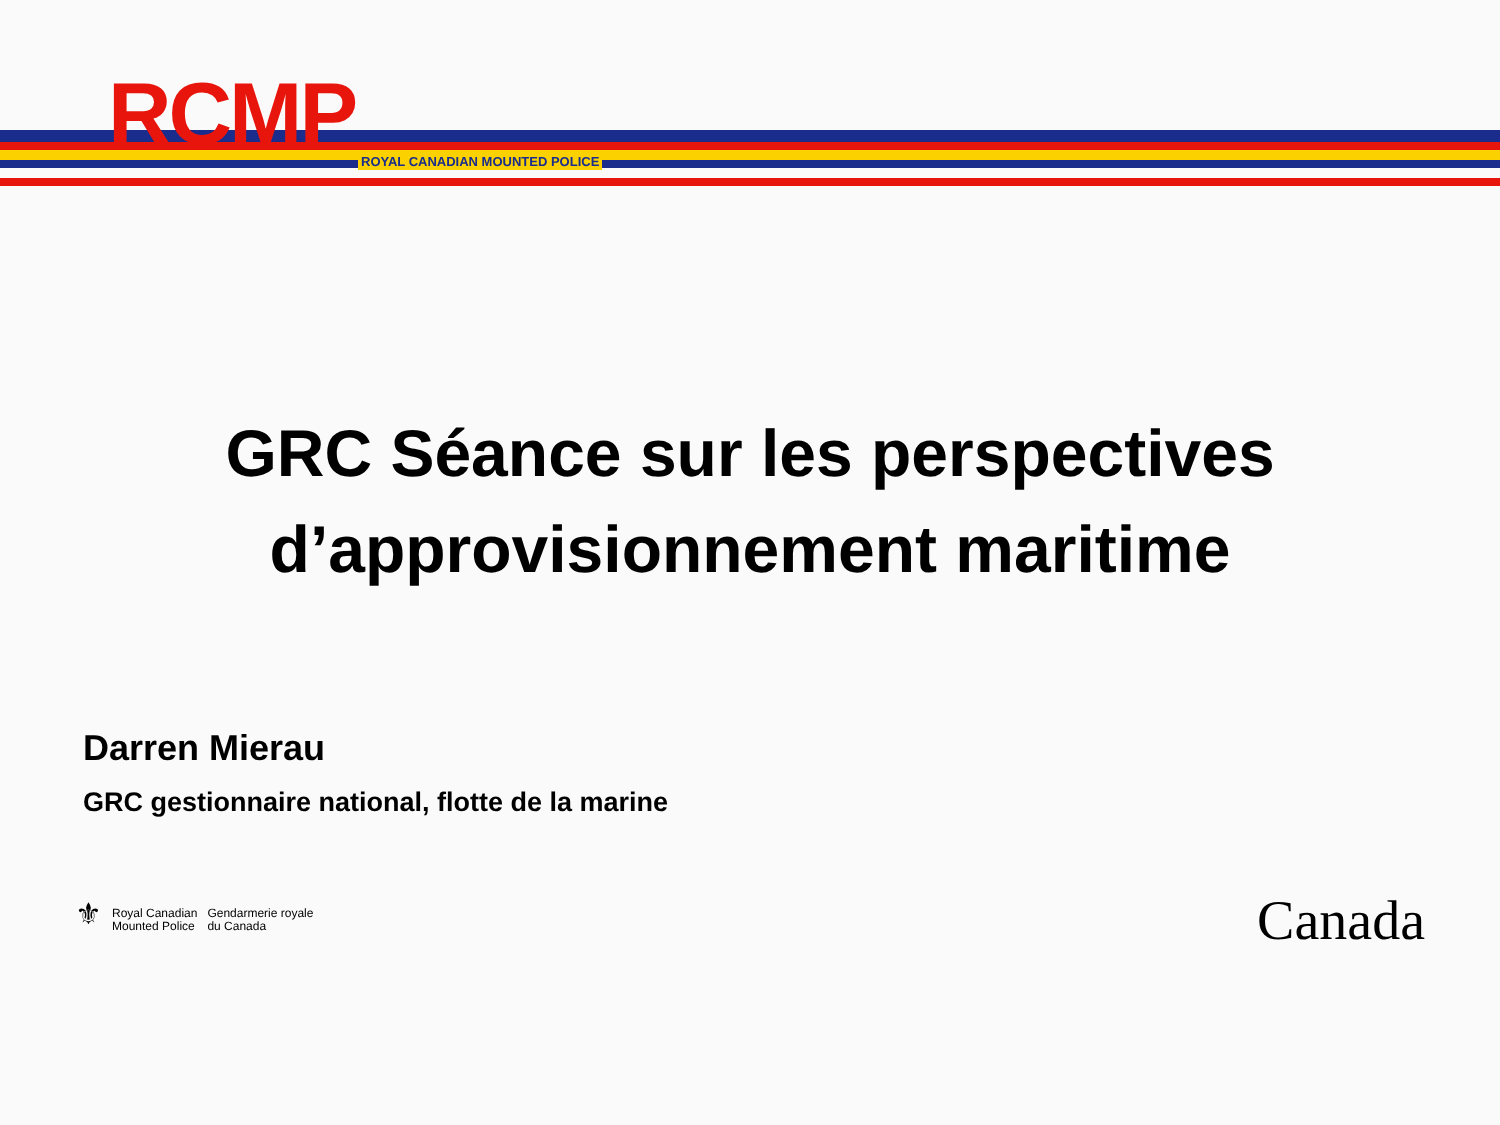RCMP ROYAL CANADIAN MOUNTED POLICE
GRC Séance sur les perspectives
d’approvisionnement maritime
Darren Mierau
GRC gestionnaire national, flotte de la marine
⚜
Royal Canadian
Mounted Police
Gendarmerie royale
du Canada
Canada